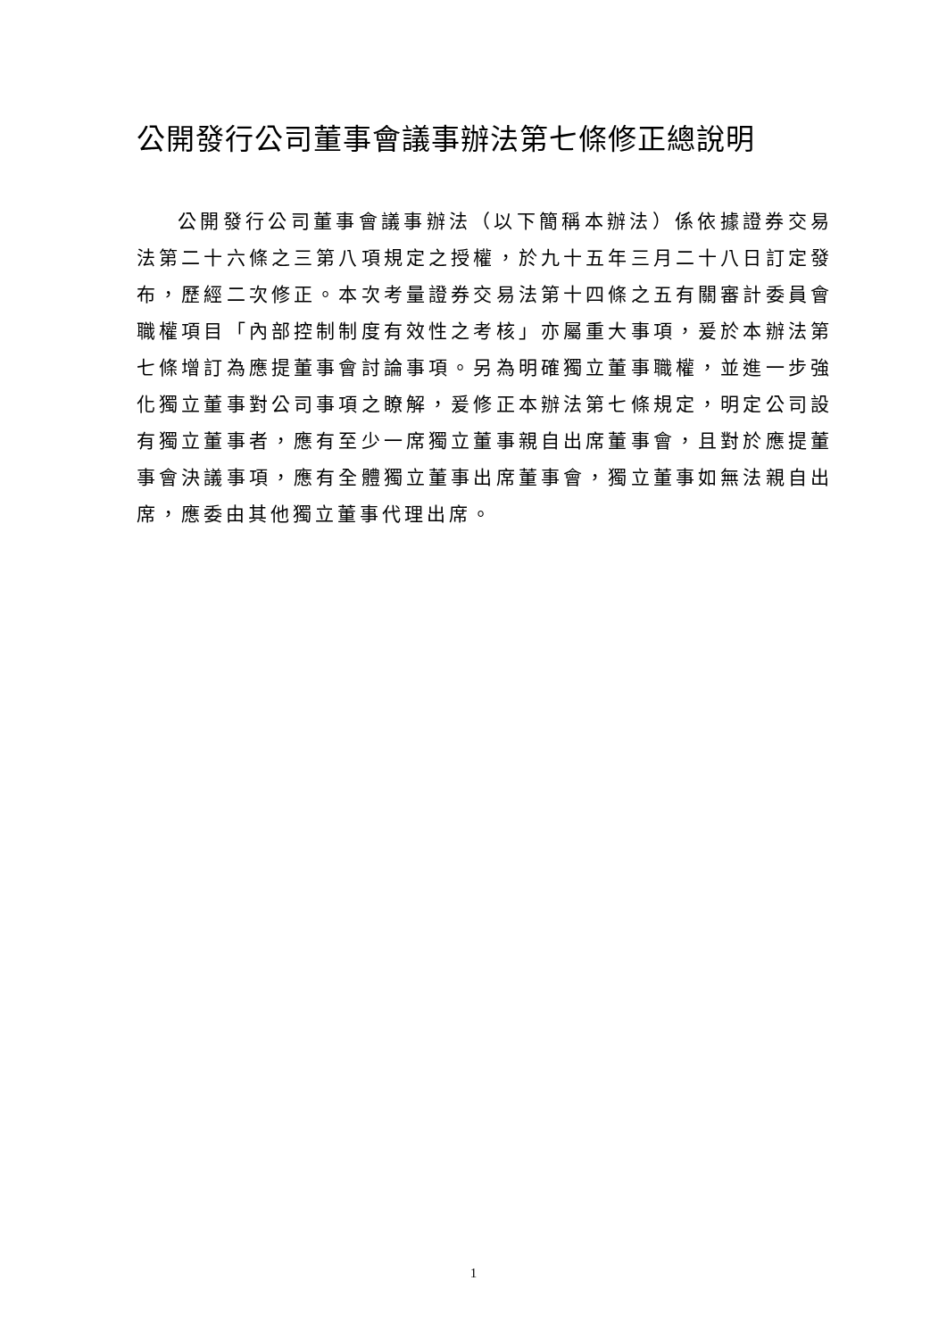公開發行公司董事會議事辦法第七條修正總說明
公開發行公司董事會議事辦法（以下簡稱本辦法）係依據證券交易法第二十六條之三第八項規定之授權，於九十五年三月二十八日訂定發布，歷經二次修正。本次考量證券交易法第十四條之五有關審計委員會職權項目「內部控制制度有效性之考核」亦屬重大事項，爰於本辦法第七條增訂為應提董事會討論事項。另為明確獨立董事職權，並進一步強化獨立董事對公司事項之瞭解，爰修正本辦法第七條規定，明定公司設有獨立董事者，應有至少一席獨立董事親自出席董事會，且對於應提董事會決議事項，應有全體獨立董事出席董事會，獨立董事如無法親自出席，應委由其他獨立董事代理出席。
1